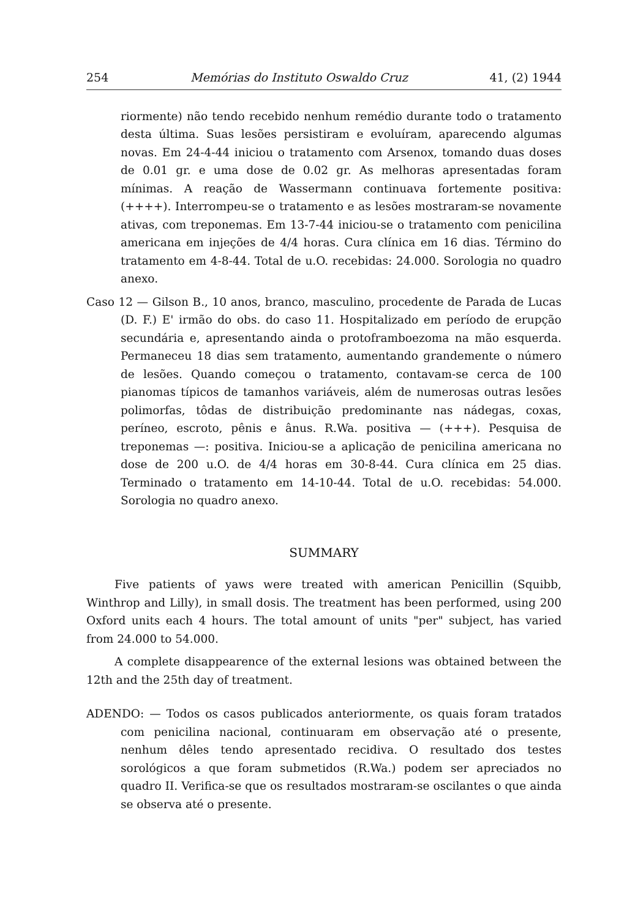254 Memórias do Instituto Oswaldo Cruz 41, (2) 1944
riormente) não tendo recebido nenhum remédio durante todo o tratamento desta última. Suas lesões persistiram e evoluíram, aparecendo algumas novas. Em 24-4-44 iniciou o tratamento com Arsenox, tomando duas doses de 0.01 gr. e uma dose de 0.02 gr. As melhoras apresentadas foram mínimas. A reação de Wassermann continuava fortemente positiva: (++++). Interrompeu-se o tratamento e as lesões mostraram-se novamente ativas, com treponemas. Em 13-7-44 iniciou-se o tratamento com penicilina americana em injeções de 4/4 horas. Cura clínica em 16 dias. Término do tratamento em 4-8-44. Total de u.O. recebidas: 24.000. Sorologia no quadro anexo.
Caso 12 — Gilson B., 10 anos, branco, masculino, procedente de Parada de Lucas (D. F.) E' irmão do obs. do caso 11. Hospitalizado em período de erupção secundária e, apresentando ainda o protoframboezoma na mão esquerda. Permaneceu 18 dias sem tratamento, aumentando grandemente o número de lesões. Quando começou o tratamento, contavam-se cerca de 100 pianomas típicos de tamanhos variáveis, além de numerosas outras lesões polimorfas, tôdas de distribuição predominante nas nádegas, coxas, períneo, escroto, pênis e ânus. R.Wa. positiva — (+++). Pesquisa de treponemas —: positiva. Iniciou-se a aplicação de penicilina americana no dose de 200 u.O. de 4/4 horas em 30-8-44. Cura clínica em 25 dias. Terminado o tratamento em 14-10-44. Total de u.O. recebidas: 54.000. Sorologia no quadro anexo.
SUMMARY
Five patients of yaws were treated with american Penicillin (Squibb, Winthrop and Lilly), in small dosis. The treatment has been performed, using 200 Oxford units each 4 hours. The total amount of units "per" subject, has varied from 24.000 to 54.000.
A complete disappearence of the external lesions was obtained between the 12th and the 25th day of treatment.
ADENDO: — Todos os casos publicados anteriormente, os quais foram tratados com penicilina nacional, continuaram em observação até o presente, nenhum dêles tendo apresentado recidiva. O resultado dos testes sorológicos a que foram submetidos (R.Wa.) podem ser apreciados no quadro II. Verifica-se que os resultados mostraram-se oscilantes o que ainda se observa até o presente.